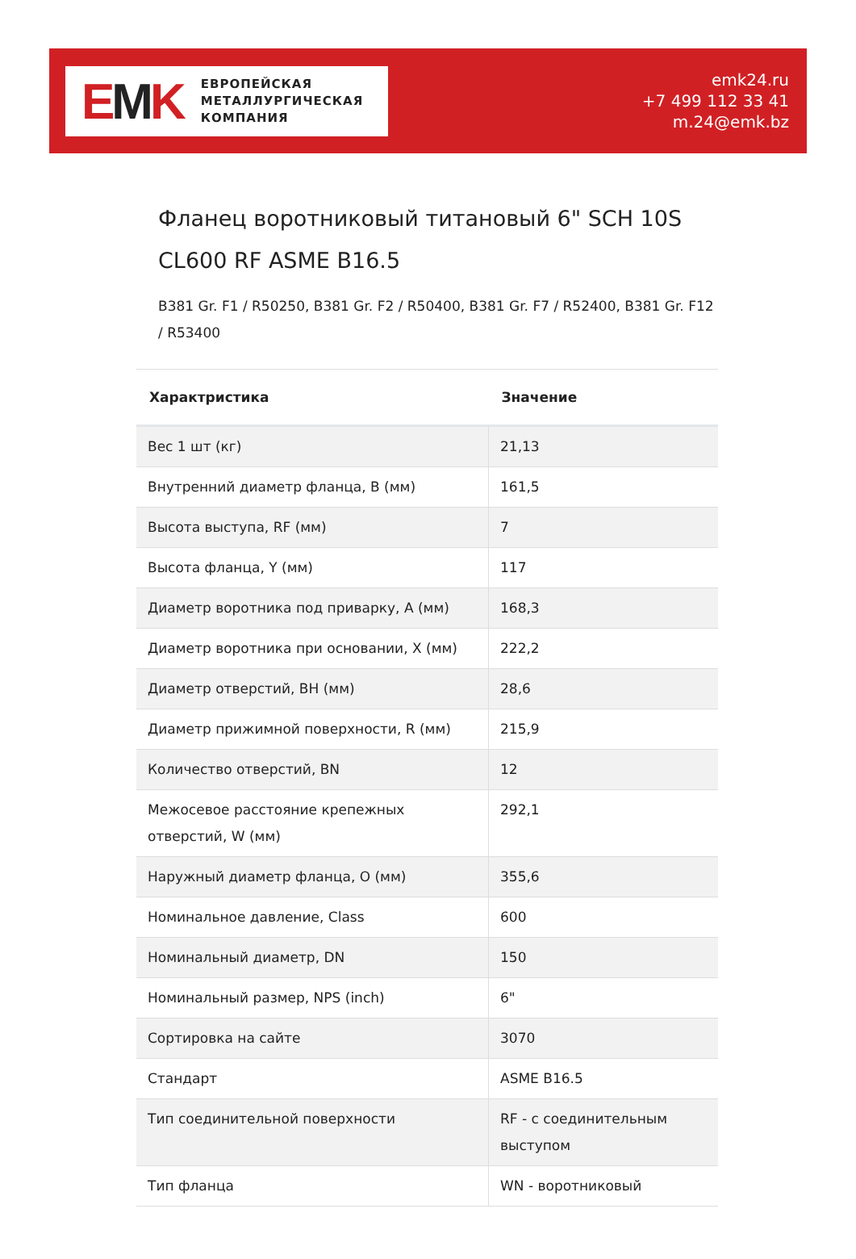EMK
ЕВРОПЕЙСКАЯ
МЕТАЛЛУРГИЧЕСКАЯ
КОМПАНИЯ
emk24.ru
+7 499 112 33 41
m.24@emk.bz
Фланец воротниковый титановый 6" SCH 10S CL600 RF ASME B16.5
B381 Gr. F1 / R50250, B381 Gr. F2 / R50400, B381 Gr. F7 / R52400, B381 Gr. F12 / R53400
| Характристика | Значение |
| --- | --- |
| Вес 1 шт (кг) | 21,13 |
| Внутренний диаметр фланца, B (мм) | 161,5 |
| Высота выступа, RF (мм) | 7 |
| Высота фланца, Y (мм) | 117 |
| Диаметр воротника под приварку, A (мм) | 168,3 |
| Диаметр воротника при основании, X (мм) | 222,2 |
| Диаметр отверстий, BH (мм) | 28,6 |
| Диаметр прижимной поверхности, R (мм) | 215,9 |
| Количество отверстий, BN | 12 |
| Межосевое расстояние крепежных отверстий, W (мм) | 292,1 |
| Наружный диаметр фланца, O (мм) | 355,6 |
| Номинальное давление, Class | 600 |
| Номинальный диаметр, DN | 150 |
| Номинальный размер, NPS (inch) | 6" |
| Сортировка на сайте | 3070 |
| Стандарт | ASME B16.5 |
| Тип соединительной поверхности | RF - с соединительным выступом |
| Тип фланца | WN - воротниковый |